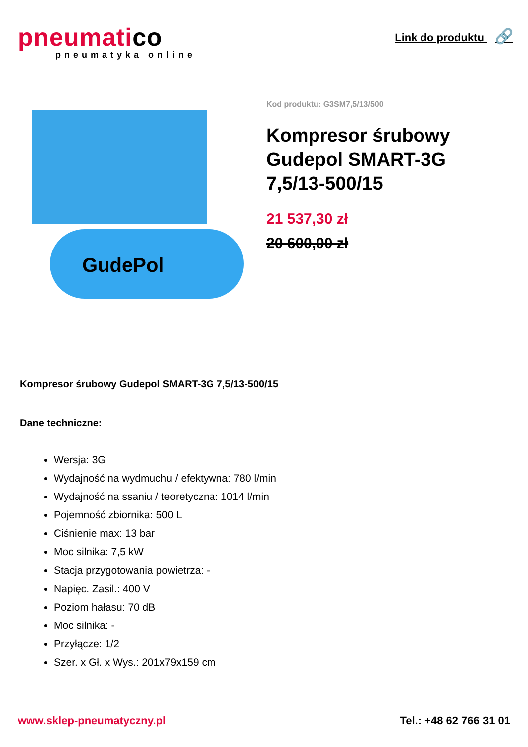pneumatico
pneumatyka online
Link do produktu 🔗
GudePol
Kod produktu: G3SM7,5/13/500
Kompresor śrubowy Gudepol SMART-3G 7,5/13-500/15
21 537,30 zł
20 600,00 zł
Kompresor śrubowy Gudepol SMART-3G 7,5/13-500/15
Dane techniczne:
Wersja: 3G
Wydajność na wydmuchu / efektywna: 780 l/min
Wydajność na ssaniu / teoretyczna: 1014 l/min
Pojemność zbiornika: 500 L
Ciśnienie max: 13 bar
Moc silnika: 7,5 kW
Stacja przygotowania powietrza: -
Napięc. Zasil.: 400 V
Poziom hałasu: 70 dB
Moc silnika: -
Przyłącze: 1/2
Szer. x Gł. x Wys.: 201x79x159 cm
www.sklep-pneumatyczny.pl Tel.: +48 62 766 31 01